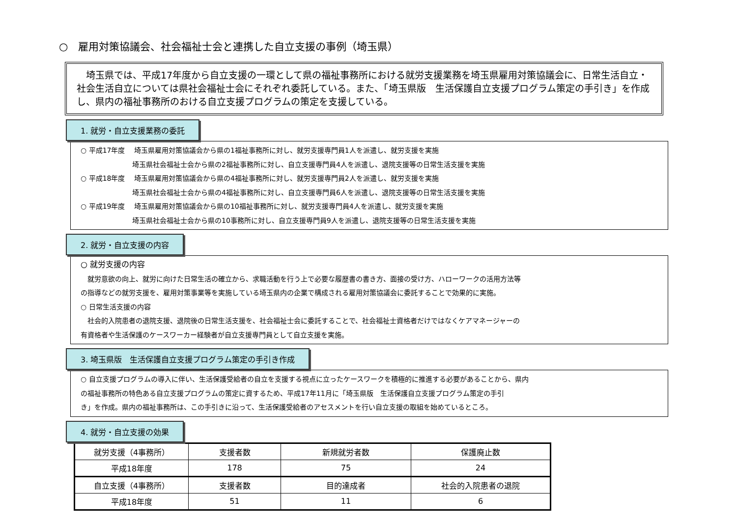○　雇用対策協議会、社会福祉士会と連携した自立支援の事例（埼玉県）
　埼玉県では、平成17年度から自立支援の一環として県の福祉事務所における就労支援業務を埼玉県雇用対策協議会に、日常生活自立・社会生活自立については県社会福祉士会にそれぞれ委託している。また、「埼玉県版　生活保護自立支援プログラム策定の手引き」を作成し、県内の福祉事務所のおける自立支援プログラムの策定を支援している。
1. 就労・自立支援業務の委託
○ 平成17年度　 埼玉県雇用対策協議会から県の1福祉事務所に対し、就労支援専門員1人を派遣し、就労支援を実施
埼玉県社会福祉士会から県の2福祉事務所に対し、自立支援専門員4人を派遣し、退院支援等の日常生活支援を実施
○ 平成18年度　 埼玉県雇用対策協議会から県の4福祉事務所に対し、就労支援専門員2人を派遣し、就労支援を実施
埼玉県社会福祉士会から県の4福祉事務所に対し、自立支援専門員6人を派遣し、退院支援等の日常生活支援を実施
○ 平成19年度　 埼玉県雇用対策協議会から県の10福祉事務所に対し、就労支援専門員4人を派遣し、就労支援を実施
埼玉県社会福祉士会から県の10事務所に対し、自立支援専門員9人を派遣し、退院支援等の日常生活支援を実施
2. 就労・自立支援の内容
○ 就労支援の内容
　就労意欲の向上、就労に向けた日常生活の確立から、求職活動を行う上で必要な履歴書の書き方、面接の受け方、ハローワークの活用方法等
の指導などの就労支援を、雇用対策事業等を実施している埼玉県内の企業で構成される雇用対策協議会に委託することで効果的に実施。
○ 日常生活支援の内容
　社会的入院患者の退院支援、退院後の日常生活支援を、社会福祉士会に委託することで、社会福祉士資格者だけではなくケアマネージャーの
有資格者や生活保護のケースワーカー経験者が自立支援専門員として自立支援を実施。
3. 埼玉県版　生活保護自立支援プログラム策定の手引き作成
○ 自立支援プログラムの導入に伴い、生活保護受給者の自立を支援する視点に立ったケースワークを積極的に推進する必要があることから、県内
の福祉事務所の特色ある自立支援プログラムの策定に資するため、平成17年11月に「埼玉県版　生活保護自立支援プログラム策定の手引
き」を作成。県内の福祉事務所は、この手引きに沿って、生活保護受給者のアセスメントを行い自立支援の取組を始めているところ。
4. 就労・自立支援の効果
| 就労支援（4事務所） | 支援者数 | 新規就労者数 | 保護廃止数 |
| 平成18年度 | 178 | 75 | 24 |
| 自立支援（4事務所） | 支援者数 | 目的達成者 | 社会的入院患者の退院 |
| 平成18年度 | 51 | 11 | 6 |